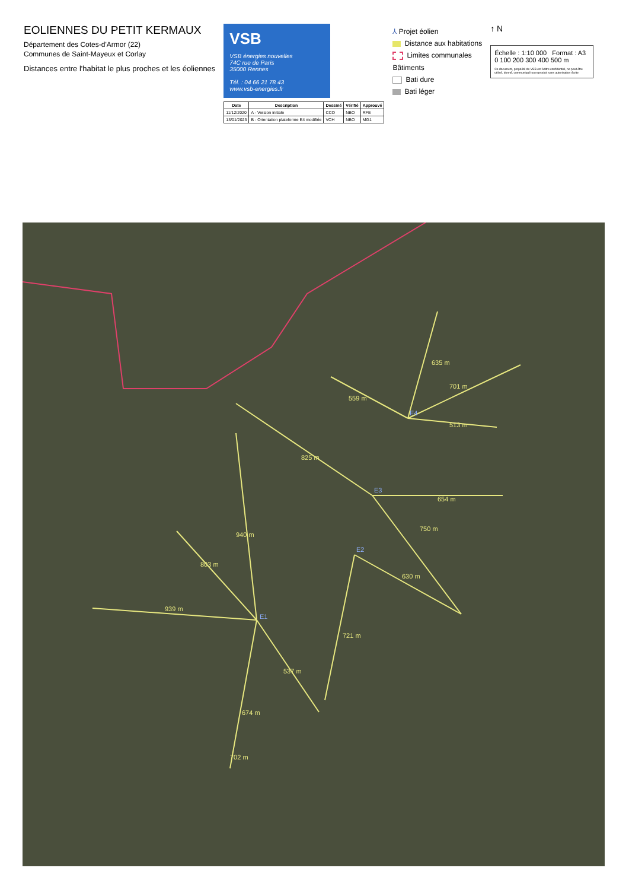EOLIENNES DU PETIT KERMAUX
Département des Cotes-d'Armor (22)
Communes de Saint-Mayeux et Corlay
Distances entre l'habitat le plus proches et les éoliennes
VSB
VSB énergies nouvelles
74C rue de Paris
35000 Rennes
Tél. : 04 66 21 78 43
www.vsb-energies.fr
| Date | Description | Dessiné | Vérifié | Approuvé |
| --- | --- | --- | --- | --- |
| 11/12/2020 | A - Version initiale | CCO | NBO | RFE |
| 13/01/2023 | B - Orientation plateforme E4 modifiée | VCH | NBO | MG1 |
⅄ Projet éolien
Distance aux habitations
Limites communales
Bâtiments
Bati dure
Bati léger
↑ N
Échelle : 1:10 000 Format : A3
0 100 200 300 400 500 m
Ce document, propriété de VSB est à titre confidentiel, ne peut être utilisé, donné, communiqué ou reproduit sans autorisation écrite
803 m
940 m
939 m
537 m
674 m
702 m
721 m
630 m
750 m
654 m
825 m
559 m
635 m
701 m
513 m
E1
E2
E3
E4